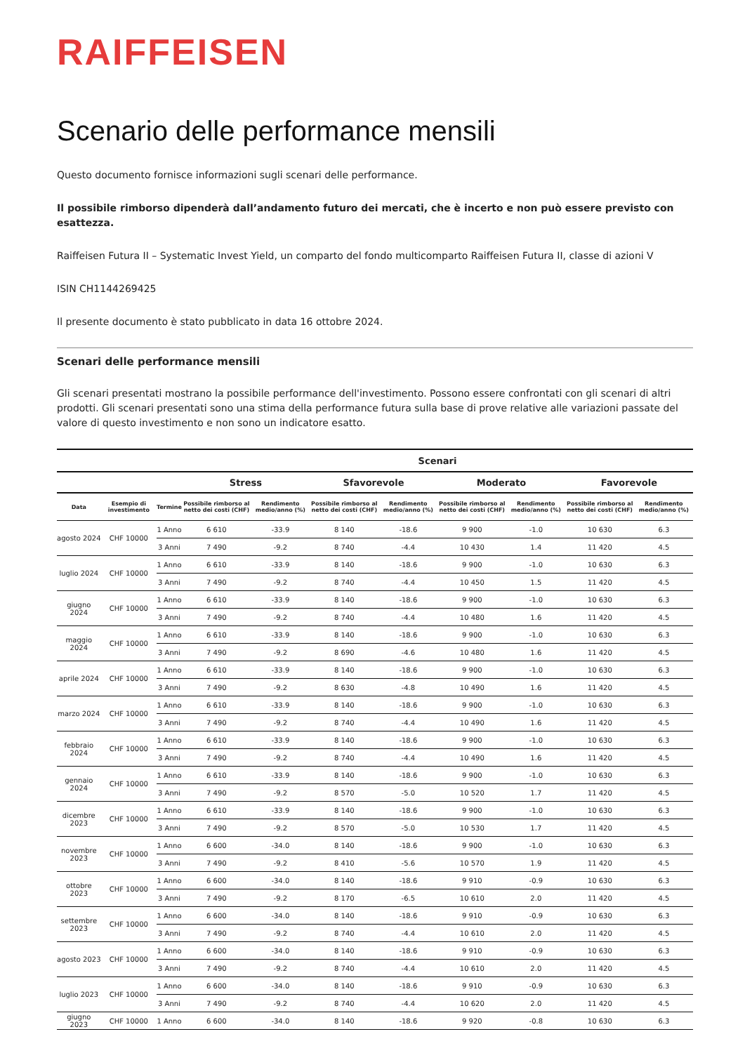RAIFFEISEN
Scenario delle performance mensili
Questo documento fornisce informazioni sugli scenari delle performance.
Il possibile rimborso dipenderà dall’andamento futuro dei mercati, che è incerto e non può essere previsto con esattezza.
Raiffeisen Futura II – Systematic Invest Yield, un comparto del fondo multicomparto Raiffeisen Futura II, classe di azioni V
ISIN CH1144269425
Il presente documento è stato pubblicato in data 16 ottobre 2024.
Scenari delle performance mensili
Gli scenari presentati mostrano la possibile performance dell'investimento. Possono essere confrontati con gli scenari di altri prodotti. Gli scenari presentati sono una stima della performance futura sulla base di prove relative alle variazioni passate del valore di questo investimento e non sono un indicatore esatto.
| | | | Scenari | | | | | | | |
| --- | --- | --- | --- | --- | --- | --- | --- | --- | --- | --- |
| | | | Stress | | Sfavorevole | | Moderato | | Favorevole | |
| Data | Esempio di investimento | Termine | Possibile rimborso al netto dei costi (CHF) | Rendimento medio/anno (%) | Possibile rimborso al netto dei costi (CHF) | Rendimento medio/anno (%) | Possibile rimborso al netto dei costi (CHF) | Rendimento medio/anno (%) | Possibile rimborso al netto dei costi (CHF) | Rendimento medio/anno (%) |
| agosto 2024 | CHF 10000 | 1 Anno | 6 610 | -33.9 | 8 140 | -18.6 | 9 900 | -1.0 | 10 630 | 6.3 |
| | | 3 Anni | 7 490 | -9.2 | 8 740 | -4.4 | 10 430 | 1.4 | 11 420 | 4.5 |
| luglio 2024 | CHF 10000 | 1 Anno | 6 610 | -33.9 | 8 140 | -18.6 | 9 900 | -1.0 | 10 630 | 6.3 |
| | | 3 Anni | 7 490 | -9.2 | 8 740 | -4.4 | 10 450 | 1.5 | 11 420 | 4.5 |
| giugno 2024 | CHF 10000 | 1 Anno | 6 610 | -33.9 | 8 140 | -18.6 | 9 900 | -1.0 | 10 630 | 6.3 |
| | | 3 Anni | 7 490 | -9.2 | 8 740 | -4.4 | 10 480 | 1.6 | 11 420 | 4.5 |
| maggio 2024 | CHF 10000 | 1 Anno | 6 610 | -33.9 | 8 140 | -18.6 | 9 900 | -1.0 | 10 630 | 6.3 |
| | | 3 Anni | 7 490 | -9.2 | 8 690 | -4.6 | 10 480 | 1.6 | 11 420 | 4.5 |
| aprile 2024 | CHF 10000 | 1 Anno | 6 610 | -33.9 | 8 140 | -18.6 | 9 900 | -1.0 | 10 630 | 6.3 |
| | | 3 Anni | 7 490 | -9.2 | 8 630 | -4.8 | 10 490 | 1.6 | 11 420 | 4.5 |
| marzo 2024 | CHF 10000 | 1 Anno | 6 610 | -33.9 | 8 140 | -18.6 | 9 900 | -1.0 | 10 630 | 6.3 |
| | | 3 Anni | 7 490 | -9.2 | 8 740 | -4.4 | 10 490 | 1.6 | 11 420 | 4.5 |
| febbraio 2024 | CHF 10000 | 1 Anno | 6 610 | -33.9 | 8 140 | -18.6 | 9 900 | -1.0 | 10 630 | 6.3 |
| | | 3 Anni | 7 490 | -9.2 | 8 740 | -4.4 | 10 490 | 1.6 | 11 420 | 4.5 |
| gennaio 2024 | CHF 10000 | 1 Anno | 6 610 | -33.9 | 8 140 | -18.6 | 9 900 | -1.0 | 10 630 | 6.3 |
| | | 3 Anni | 7 490 | -9.2 | 8 570 | -5.0 | 10 520 | 1.7 | 11 420 | 4.5 |
| dicembre 2023 | CHF 10000 | 1 Anno | 6 610 | -33.9 | 8 140 | -18.6 | 9 900 | -1.0 | 10 630 | 6.3 |
| | | 3 Anni | 7 490 | -9.2 | 8 570 | -5.0 | 10 530 | 1.7 | 11 420 | 4.5 |
| novembre 2023 | CHF 10000 | 1 Anno | 6 600 | -34.0 | 8 140 | -18.6 | 9 900 | -1.0 | 10 630 | 6.3 |
| | | 3 Anni | 7 490 | -9.2 | 8 410 | -5.6 | 10 570 | 1.9 | 11 420 | 4.5 |
| ottobre 2023 | CHF 10000 | 1 Anno | 6 600 | -34.0 | 8 140 | -18.6 | 9 910 | -0.9 | 10 630 | 6.3 |
| | | 3 Anni | 7 490 | -9.2 | 8 170 | -6.5 | 10 610 | 2.0 | 11 420 | 4.5 |
| settembre 2023 | CHF 10000 | 1 Anno | 6 600 | -34.0 | 8 140 | -18.6 | 9 910 | -0.9 | 10 630 | 6.3 |
| | | 3 Anni | 7 490 | -9.2 | 8 740 | -4.4 | 10 610 | 2.0 | 11 420 | 4.5 |
| agosto 2023 | CHF 10000 | 1 Anno | 6 600 | -34.0 | 8 140 | -18.6 | 9 910 | -0.9 | 10 630 | 6.3 |
| | | 3 Anni | 7 490 | -9.2 | 8 740 | -4.4 | 10 610 | 2.0 | 11 420 | 4.5 |
| luglio 2023 | CHF 10000 | 1 Anno | 6 600 | -34.0 | 8 140 | -18.6 | 9 910 | -0.9 | 10 630 | 6.3 |
| | | 3 Anni | 7 490 | -9.2 | 8 740 | -4.4 | 10 620 | 2.0 | 11 420 | 4.5 |
| giugno 2023 | CHF 10000 | 1 Anno | 6 600 | -34.0 | 8 140 | -18.6 | 9 920 | -0.8 | 10 630 | 6.3 |